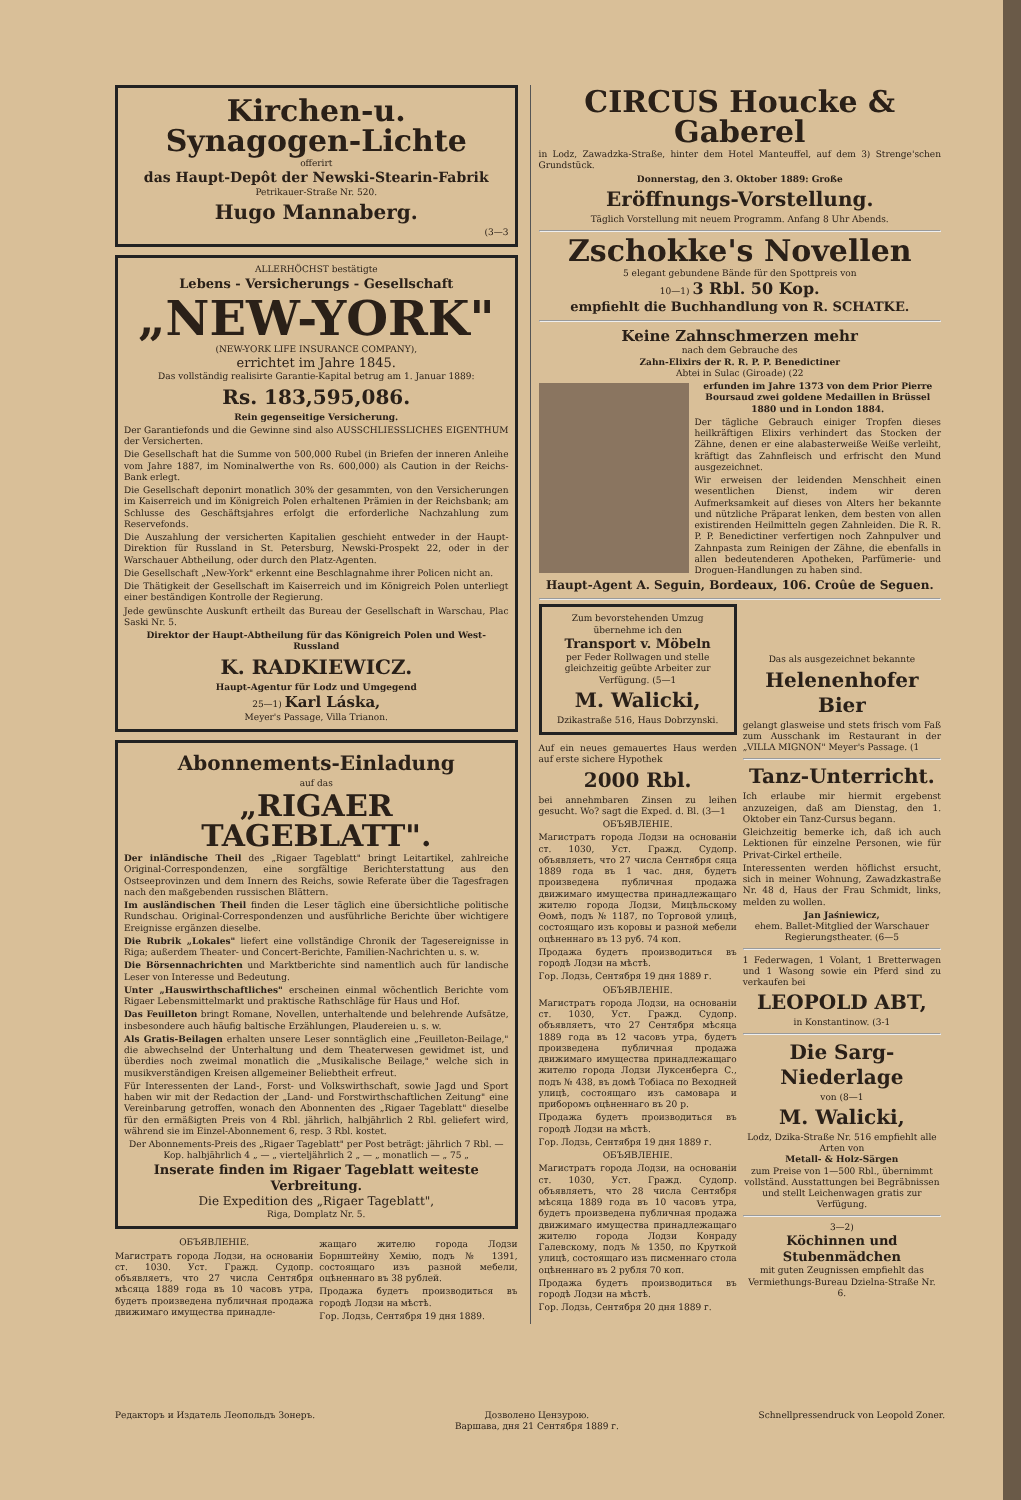Kirchen-u. Synagogen-Lichte
offerirt
das Haupt-Depôt der Newski-Stearin-Fabrik
Petrikauer-Straße Nr. 520.
Hugo Mannaberg.
(3—3
ALLERHÖCHST bestätigte
Lebens - Versicherungs - Gesellschaft
„NEW-YORK"
(NEW-YORK LIFE INSURANCE COMPANY),
errichtet im Jahre 1845.
Das vollständig realisirte Garantie-Kapital betrug am 1. Januar 1889:
Rs. 183,595,086.
Rein gegenseitige Versicherung.
Der Garantiefonds und die Gewinne sind also AUSSCHLIESSLICHES EIGENTHUM der Versicherten.
Die Gesellschaft hat die Summe von 500,000 Rubel (in Briefen der inneren Anleihe vom Jahre 1887, im Nominalwerthe von Rs. 600,000) als Caution in der Reichs-Bank erlegt.
Die Gesellschaft deponirt monatlich 30% der gesammten, von den Versicherungen im Kaiserreich und im Königreich Polen erhaltenen Prämien in der Reichsbank; am Schlusse des Geschäftsjahres erfolgt die erforderliche Nachzahlung zum Reservefonds.
Die Auszahlung der versicherten Kapitalien geschieht entweder in der Haupt-Direktion für Russland in St. Petersburg, Newski-Prospekt 22, oder in der Warschauer Abtheilung, oder durch den Platz-Agenten.
Die Gesellschaft „New-York" erkennt eine Beschlagnahme ihrer Policen nicht an.
Die Thätigkeit der Gesellschaft im Kaiserreich und im Königreich Polen unterliegt einer beständigen Kontrolle der Regierung.
Jede gewünschte Auskunft ertheilt das Bureau der Gesellschaft in Warschau, Plac Saski Nr. 5.
Direktor der Haupt-Abtheilung für das Königreich Polen und West-Russland
K. RADKIEWICZ.
Haupt-Agentur für Lodz und Umgegend
25—1) Karl Láska,
Meyer's Passage, Villa Trianon.
Abonnements-Einladung
auf das
„RIGAER TAGEBLATT".
Der inländische Theil des „Rigaer Tageblatt" bringt Leitartikel, zahlreiche Original-Correspondenzen, eine sorgfältige Berichterstattung aus den Ostseeprovinzen und dem Innern des Reichs, sowie Referate über die Tagesfragen nach den maßgebenden russischen Blättern.
Im ausländischen Theil finden die Leser täglich eine übersichtliche politische Rundschau. Original-Correspondenzen und ausführliche Berichte über wichtigere Ereignisse ergänzen dieselbe.
Die Rubrik „Lokales" liefert eine vollständige Chronik der Tagesereignisse in Riga; außerdem Theater- und Concert-Berichte, Familien-Nachrichten u. s. w.
Die Börsennachrichten und Marktberichte sind namentlich auch für landische Leser von Interesse und Bedeutung.
Unter „Hauswirthschaftliches" erscheinen einmal wöchentlich Berichte vom Rigaer Lebensmittelmarkt und praktische Rathschläge für Haus und Hof.
Das Feuilleton bringt Romane, Novellen, unterhaltende und belehrende Aufsätze, insbesondere auch häufig baltische Erzählungen, Plaudereien u. s. w.
Als Gratis-Beilagen erhalten unsere Leser sonntäglich eine „Feuilleton-Beilage," die abwechselnd der Unterhaltung und dem Theaterwesen gewidmet ist, und überdies noch zweimal monatlich die „Musikalische Beilage," welche sich in musikverständigen Kreisen allgemeiner Beliebtheit erfreut.
Für Interessenten der Land-, Forst- und Volkswirthschaft, sowie Jagd und Sport haben wir mit der Redaction der „Land- und Forstwirthschaftlichen Zeitung" eine Vereinbarung getroffen, wonach den Abonnenten des „Rigaer Tageblatt" dieselbe für den ermäßigten Preis von 4 Rbl. jährlich, halbjährlich 2 Rbl. geliefert wird, während sie im Einzel-Abonnement 6, resp. 3 Rbl. kostet.
Der Abonnements-Preis des „Rigaer Tageblatt" per Post beträgt: jährlich 7 Rbl. — Kop. halbjährlich 4 „ — „ vierteljährlich 2 „ — „ monatlich — „ 75 „
Inserate finden im Rigaer Tageblatt weiteste Verbreitung.
Die Expedition des „Rigaer Tageblatt",
Riga, Domplatz Nr. 5.
ОБЪЯВЛЕНІЕ.
Магистратъ города Лодзи, на основаніи ст. 1030. Уст. Гражд. Судопр. объявляетъ, что 27 числа Сентября мѣсяца 1889 года въ 10 часовъ утра, будетъ произведена публичная продажа движимаго имущества принадле-
жащаго жителю города Лодзи Борнштейну Хемію, подъ № 1391, состоящаго изъ разной мебели, оцѣненнаго въ 38 рублей.
Продажа будетъ производиться въ городѣ Лодзи на мѣстѣ.
Гор. Лодзь, Сентября 19 дня 1889.
CIRCUS Houcke & Gaberel
in Lodz, Zawadzka-Straße, hinter dem Hotel Manteuffel, auf dem 3) Strenge'schen Grundstück.
Donnerstag, den 3. Oktober 1889: Große
Eröffnungs-Vorstellung.
Täglich Vorstellung mit neuem Programm. Anfang 8 Uhr Abends.
Zschokke's Novellen
5 elegant gebundene Bände für den Spottpreis von
10—1) 3 Rbl. 50 Kop.
empfiehlt die Buchhandlung von R. SCHATKE.
Keine Zahnschmerzen mehr
nach dem Gebrauche des
Zahn-Elixirs der R. R. P. P. Benedictiner
Abtei in Sulac (Giroade) (22
erfunden im Jahre 1373 von dem Prior Pierre Boursaud zwei goldene Medaillen in Brüssel 1880 und in London 1884.
Der tägliche Gebrauch einiger Tropfen dieses heilkräftigen Elixirs verhindert das Stocken der Zähne, denen er eine alabasterweiße Weiße verleiht, kräftigt das Zahnfleisch und erfrischt den Mund ausgezeichnet.
Wir erweisen der leidenden Menschheit einen wesentlichen Dienst, indem wir deren Aufmerksamkeit auf dieses von Alters her bekannte und nützliche Präparat lenken, dem besten von allen existirenden Heilmitteln gegen Zahnleiden. Die R. R. P. P. Benedictiner verfertigen noch Zahnpulver und Zahnpasta zum Reinigen der Zähne, die ebenfalls in allen bedeutenderen Apotheken, Parfümerie- und Droguen-Handlungen zu haben sind.
Haupt-Agent A. Seguin, Bordeaux, 106. Croûe de Seguen.
Zum bevorstehenden Umzug übernehme ich den
Transport v. Möbeln
per Feder Rollwagen und stelle gleichzeitig geübte Arbeiter zur Verfügung. (5—1
M. Walicki,
Dzikastraße 516, Haus Dobrzynski.
Auf ein neues gemauertes Haus werden auf erste sichere Hypothek
2000 Rbl.
bei annehmbaren Zinsen zu leihen gesucht. Wo? sagt die Exped. d. Bl. (3—1
ОБЪЯВЛЕНІЕ.
Магистратъ города Лодзи на основаніи ст. 1030, Уст. Гражд. Судопр. объявляетъ, что 27 числа Сентября сяца 1889 года въ 1 час. дня, будетъ произведена публичная продажа движимаго имущества принадлежащаго жителю города Лодзи, Мицѣльскому Өомѣ, подъ № 1187, по Торговой улицѣ, состоящаго изъ коровы и разной мебели оцѣненнаго въ 13 руб. 74 коп.
Продажа будетъ производиться въ городѣ Лодзи на мѣстѣ.
Гор. Лодзь, Сентября 19 дня 1889 г.
ОБЪЯВЛЕНІЕ.
Магистратъ города Лодзи, на основаніи ст. 1030, Уст. Гражд. Судопр. объявляетъ, что 27 Сентября мѣсяца 1889 года въ 12 часовъ утра, будетъ произведена публичная продажа движимаго имущества принадлежащаго жителю города Лодзи Луксенберга С., подъ № 438, въ домѣ Тобіаса по Веходней улицѣ, состоящаго изъ самовара и приборомъ оцѣненнаго въ 20 р.
Продажа будетъ производиться въ городѣ Лодзи на мѣстѣ.
Гор. Лодзь, Сентября 19 дня 1889 г.
ОБЪЯВЛЕНІЕ.
Магистратъ города Лодзи, на основаніи ст. 1030, Уст. Гражд. Судопр. объявляетъ, что 28 числа Сентября мѣсяца 1889 года въ 10 часовъ утра, будетъ произведена публичная продажа движимаго имущества принадлежащаго жителю города Лодзи Конраду Галевскому, подъ № 1350, по Круткой улицѣ, состоящаго изъ писменнаго стола оцѣненнаго въ 2 рубля 70 коп.
Продажа будетъ производиться въ городѣ Лодзи на мѣстѣ.
Гор. Лодзь, Сентября 20 дня 1889 г.
Das als ausgezeichnet bekannte
Helenenhofer Bier
gelangt glasweise und stets frisch vom Faß zum Ausschank im Restaurant in der „VILLA MIGNON" Meyer's Passage. (1
Tanz-Unterricht.
Ich erlaube mir hiermit ergebenst anzuzeigen, daß am Dienstag, den 1. Oktober ein Tanz-Cursus begann.
Gleichzeitig bemerke ich, daß ich auch Lektionen für einzelne Personen, wie für Privat-Cirkel ertheile.
Interessenten werden höflichst ersucht, sich in meiner Wohnung, Zawadzkastraße Nr. 48 d, Haus der Frau Schmidt, links, melden zu wollen.
Jan Jaśniewicz,
ehem. Ballet-Mitglied der Warschauer Regierungstheater. (6—5
1 Federwagen, 1 Volant, 1 Bretterwagen und 1 Wasong sowie ein Pferd sind zu verkaufen bei
LEOPOLD ABT,
in Konstantinow. (3-1
Die Sarg-Niederlage
von (8—1
M. Walicki,
Lodz, Dzika-Straße Nr. 516 empfiehlt alle Arten von
Metall- & Holz-Särgen
zum Preise von 1—500 Rbl., übernimmt vollständ. Ausstattungen bei Begräbnissen und stellt Leichenwagen gratis zur Verfügung.
3—2)
Köchinnen und Stubenmädchen
mit guten Zeugnissen empfiehlt das Vermiethungs-Bureau Dzielna-Straße Nr. 6.
Редакторъ и Издатель Леопольдъ Зонеръ. Дозволено Цензурою.
Варшава, дня 21 Сентября 1889 г. Schnellpressendruck von Leopold Zoner.